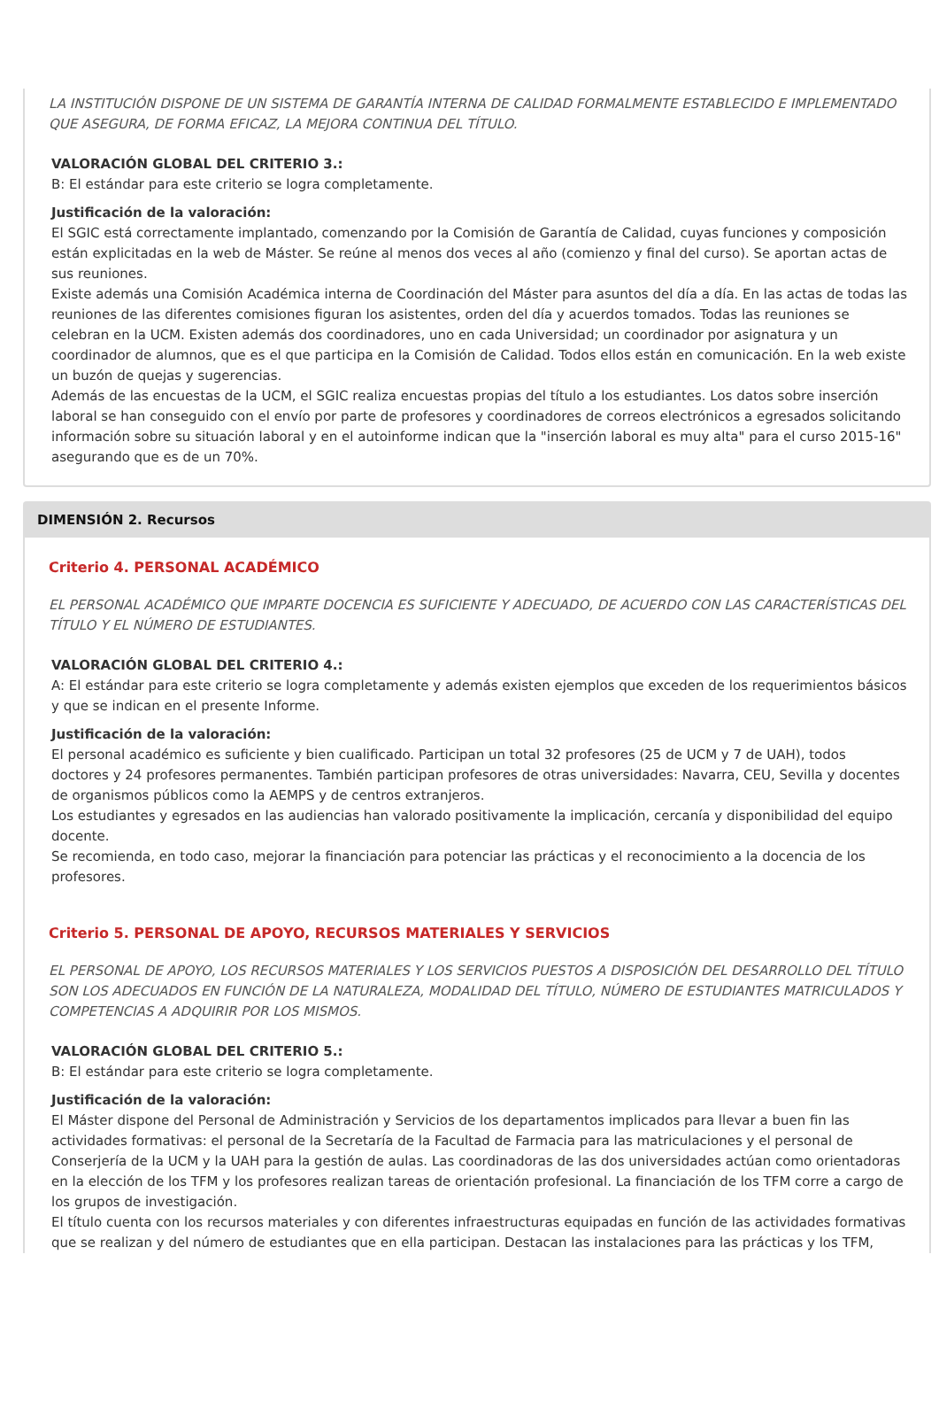LA INSTITUCIÓN DISPONE DE UN SISTEMA DE GARANTÍA INTERNA DE CALIDAD FORMALMENTE ESTABLECIDO E IMPLEMENTADO QUE ASEGURA, DE FORMA EFICAZ, LA MEJORA CONTINUA DEL TÍTULO.
VALORACIÓN GLOBAL DEL CRITERIO 3.:
B: El estándar para este criterio se logra completamente.
Justificación de la valoración:
El SGIC está correctamente implantado, comenzando por la Comisión de Garantía de Calidad, cuyas funciones y composición están explicitadas en la web de Máster. Se reúne al menos dos veces al año (comienzo y final del curso). Se aportan actas de sus reuniones.
Existe además una Comisión Académica interna de Coordinación del Máster para asuntos del día a día. En las actas de todas las reuniones de las diferentes comisiones figuran los asistentes, orden del día y acuerdos tomados. Todas las reuniones se celebran en la UCM. Existen además dos coordinadores, uno en cada Universidad; un coordinador por asignatura y un coordinador de alumnos, que es el que participa en la Comisión de Calidad. Todos ellos están en comunicación. En la web existe un buzón de quejas y sugerencias.
Además de las encuestas de la UCM, el SGIC realiza encuestas propias del título a los estudiantes. Los datos sobre inserción laboral se han conseguido con el envío por parte de profesores y coordinadores de correos electrónicos a egresados solicitando información sobre su situación laboral y en el autoinforme indican que la "inserción laboral es muy alta" para el curso 2015-16" asegurando que es de un 70%.
DIMENSIÓN 2. Recursos
Criterio 4. PERSONAL ACADÉMICO
EL PERSONAL ACADÉMICO QUE IMPARTE DOCENCIA ES SUFICIENTE Y ADECUADO, DE ACUERDO CON LAS CARACTERÍSTICAS DEL TÍTULO Y EL NÚMERO DE ESTUDIANTES.
VALORACIÓN GLOBAL DEL CRITERIO 4.:
A: El estándar para este criterio se logra completamente y además existen ejemplos que exceden de los requerimientos básicos y que se indican en el presente Informe.
Justificación de la valoración:
El personal académico es suficiente y bien cualificado. Participan un total 32 profesores (25 de UCM y 7 de UAH), todos doctores y 24 profesores permanentes. También participan profesores de otras universidades: Navarra, CEU, Sevilla y docentes de organismos públicos como la AEMPS y de centros extranjeros.
Los estudiantes y egresados en las audiencias han valorado positivamente la implicación, cercanía y disponibilidad del equipo docente.
Se recomienda, en todo caso, mejorar la financiación para potenciar las prácticas y el reconocimiento a la docencia de los profesores.
Criterio 5. PERSONAL DE APOYO, RECURSOS MATERIALES Y SERVICIOS
EL PERSONAL DE APOYO, LOS RECURSOS MATERIALES Y LOS SERVICIOS PUESTOS A DISPOSICIÓN DEL DESARROLLO DEL TÍTULO SON LOS ADECUADOS EN FUNCIÓN DE LA NATURALEZA, MODALIDAD DEL TÍTULO, NÚMERO DE ESTUDIANTES MATRICULADOS Y COMPETENCIAS A ADQUIRIR POR LOS MISMOS.
VALORACIÓN GLOBAL DEL CRITERIO 5.:
B: El estándar para este criterio se logra completamente.
Justificación de la valoración:
El Máster dispone del Personal de Administración y Servicios de los departamentos implicados para llevar a buen fin las actividades formativas: el personal de la Secretaría de la Facultad de Farmacia para las matriculaciones y el personal de Conserjería de la UCM y la UAH para la gestión de aulas. Las coordinadoras de las dos universidades actúan como orientadoras en la elección de los TFM y los profesores realizan tareas de orientación profesional. La financiación de los TFM corre a cargo de los grupos de investigación.
El título cuenta con los recursos materiales y con diferentes infraestructuras equipadas en función de las actividades formativas que se realizan y del número de estudiantes que en ella participan. Destacan las instalaciones para las prácticas y los TFM,